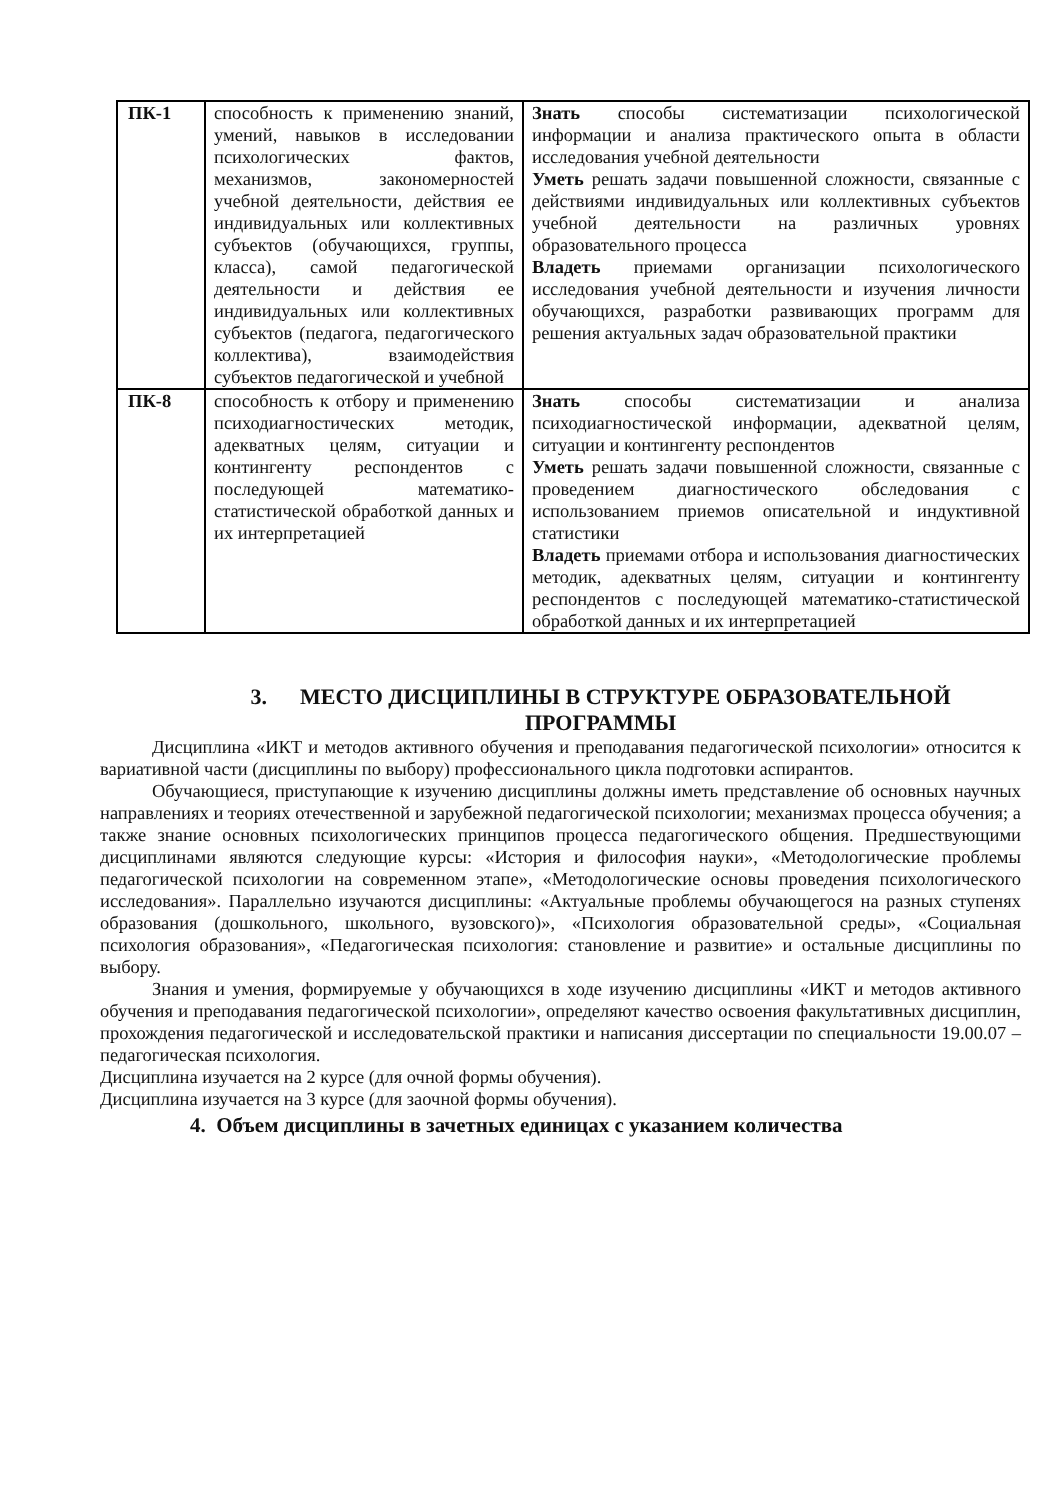| ПК-1 | способность к применению знаний, умений, навыков в исследовании психологических фактов, механизмов, закономерностей учебной деятельности, действия ее индивидуальных или коллективных субъектов (обучающихся, группы, класса), самой педагогической деятельности и действия ее индивидуальных или коллективных субъектов (педагога, педагогического коллектива), взаимодействия субъектов педагогической и учебной | Знать способы систематизации психологической информации и анализа практического опыта в области исследования учебной деятельности Уметь решать задачи повышенной сложности, связанные с действиями индивидуальных или коллективных субъектов учебной деятельности на различных уровнях образовательного процесса Владеть приемами организации психологического исследования учебной деятельности и изучения личности обучающихся, разработки развивающих программ для решения актуальных задач образовательной практики |
| ПК-8 | способность к отбору и применению психодиагностических методик, адекватных целям, ситуации и контингенту респондентов с последующей математико-статистической обработкой данных и их интерпретацией | Знать способы систематизации и анализа психодиагностической информации, адекватной целям, ситуации и контингенту респондентов Уметь решать задачи повышенной сложности, связанные с проведением диагностического обследования с использованием приемов описательной и индуктивной статистики Владеть приемами отбора и использования диагностических методик, адекватных целям, ситуации и контингенту респондентов с последующей математико-статистической обработкой данных и их интерпретацией |
3. МЕСТО ДИСЦИПЛИНЫ В СТРУКТУРЕ ОБРАЗОВАТЕЛЬНОЙ ПРОГРАММЫ
Дисциплина «ИКТ и методов активного обучения и преподавания педагогической психологии» относится к вариативной части (дисциплины по выбору) профессионального цикла подготовки аспирантов.
Обучающиеся, приступающие к изучению дисциплины должны иметь представление об основных научных направлениях и теориях отечественной и зарубежной педагогической психологии; механизмах процесса обучения; а также знание основных психологических принципов процесса педагогического общения. Предшествующими дисциплинами являются следующие курсы: «История и философия науки», «Методологические проблемы педагогической психологии на современном этапе», «Методологические основы проведения психологического исследования». Параллельно изучаются дисциплины: «Актуальные проблемы обучающегося на разных ступенях образования (дошкольного, школьного, вузовского)», «Психология образовательной среды», «Социальная психология образования», «Педагогическая психология: становление и развитие» и остальные дисциплины по выбору.
Знания и умения, формируемые у обучающихся в ходе изучению дисциплины «ИКТ и методов активного обучения и преподавания педагогической психологии», определяют качество освоения факультативных дисциплин, прохождения педагогической и исследовательской практики и написания диссертации по специальности 19.00.07 – педагогическая психология.
Дисциплина изучается на 2 курсе (для очной формы обучения).
Дисциплина изучается на 3 курсе (для заочной формы обучения).
4. Объем дисциплины в зачетных единицах с указанием количества